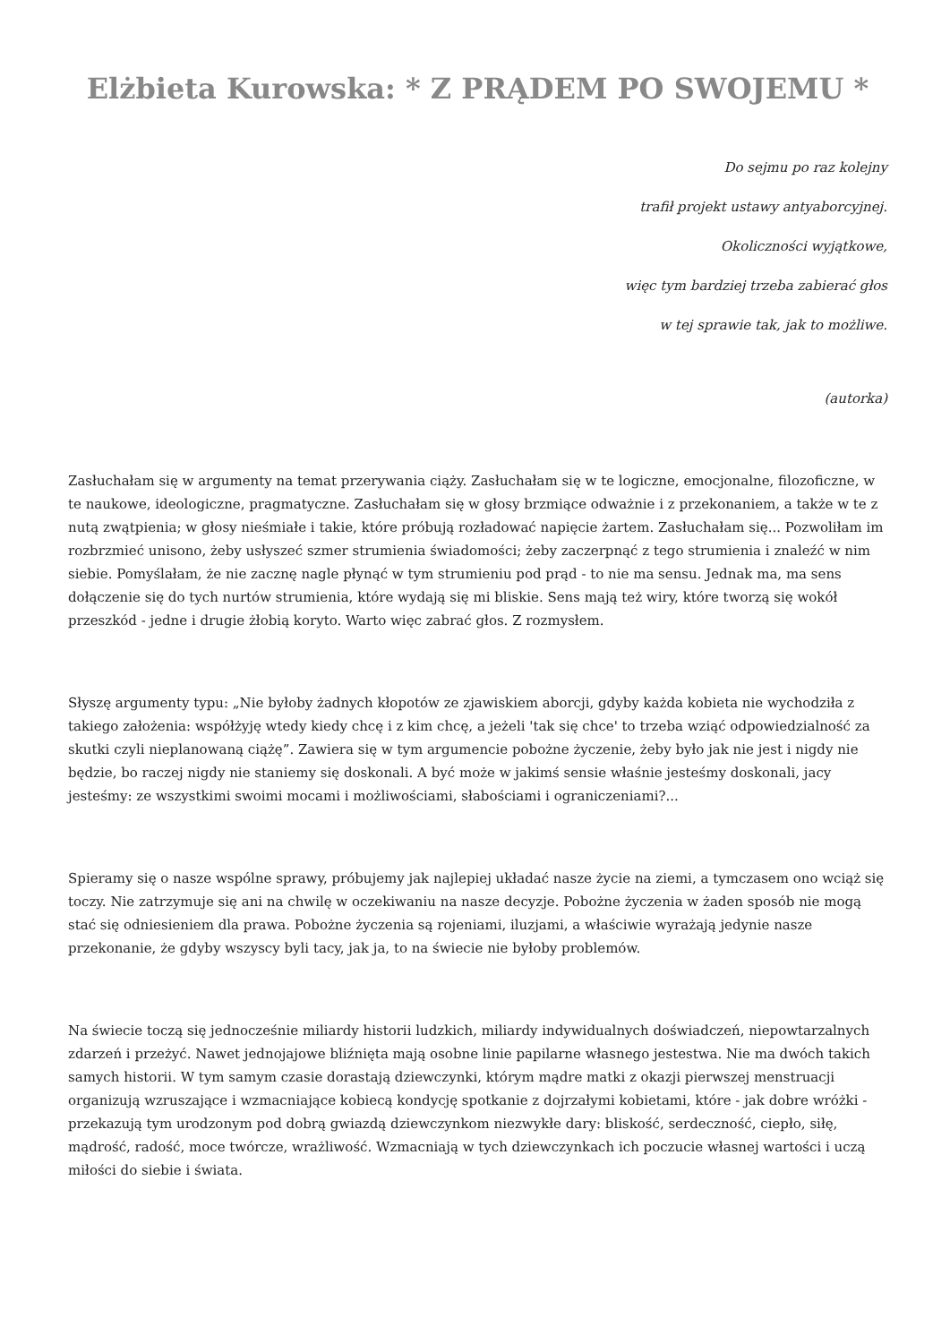Elżbieta Kurowska: * Z PRĄDEM PO SWOJEMU *
Do sejmu po raz kolejny
trafił projekt ustawy antyaborcyjnej.
Okoliczności wyjątkowe,
więc tym bardziej trzeba zabierać głos
w tej sprawie tak, jak to możliwe.
(autorka)
Zasłuchałam się w argumenty na temat przerywania ciąży. Zasłuchałam się w te logiczne, emocjonalne, filozoficzne, w te naukowe, ideologiczne, pragmatyczne. Zasłuchałam się w głosy brzmiące odważnie i z przekonaniem, a także w te z nutą zwątpienia; w głosy nieśmiałe i takie, które próbują rozładować napięcie żartem. Zasłuchałam się... Pozwoliłam im rozbrzmieć unisono, żeby usłyszeć szmer strumienia świadomości; żeby zaczerpnąć z tego strumienia i znaleźć w nim siebie. Pomyślałam, że nie zacznę nagle płynąć w tym strumieniu pod prąd - to nie ma sensu. Jednak ma, ma sens dołączenie się do tych nurtów strumienia, które wydają się mi bliskie. Sens mają też wiry, które tworzą się wokół przeszkód - jedne i drugie żłobią koryto. Warto więc zabrać głos. Z rozmysłem.
Słyszę argumenty typu: „Nie byłoby żadnych kłopotów ze zjawiskiem aborcji, gdyby każda kobieta nie wychodziła z takiego założenia: współżyję wtedy kiedy chcę i z kim chcę, a jeżeli 'tak się chce' to trzeba wziąć odpowiedzialność za skutki czyli nieplanowaną ciążę”. Zawiera się w tym argumencie pobożne życzenie, żeby było jak nie jest i nigdy nie będzie, bo raczej nigdy nie staniemy się doskonali. A być może w jakimś sensie właśnie jesteśmy doskonali, jacy jesteśmy: ze wszystkimi swoimi mocami i możliwościami, słabościami i ograniczeniami?...
Spieramy się o nasze wspólne sprawy, próbujemy jak najlepiej układać nasze życie na ziemi, a tymczasem ono wciąż się toczy. Nie zatrzymuje się ani na chwilę w oczekiwaniu na nasze decyzje. Pobożne życzenia w żaden sposób nie mogą stać się odniesieniem dla prawa. Pobożne życzenia są rojeniami, iluzjami, a właściwie wyrażają jedynie nasze przekonanie, że gdyby wszyscy byli tacy, jak ja, to na świecie nie byłoby problemów.
Na świecie toczą się jednocześnie miliardy historii ludzkich, miliardy indywidualnych doświadczeń, niepowtarzalnych zdarzeń i przeżyć. Nawet jednojajowe bliźnięta mają osobne linie papilarne własnego jestestwa. Nie ma dwóch takich samych historii. W tym samym czasie dorastają dziewczynki, którym mądre matki z okazji pierwszej menstruacji organizują wzruszające i wzmacniające kobiecą kondycję spotkanie z dojrzałymi kobietami, które - jak dobre wróżki - przekazują tym urodzonym pod dobrą gwiazdą dziewczynkom niezwykłe dary: bliskość, serdeczność, ciepło, siłę, mądrość, radość, moce twórcze, wrażliwość. Wzmacniają w tych dziewczynkach ich poczucie własnej wartości i uczą miłości do siebie i świata.